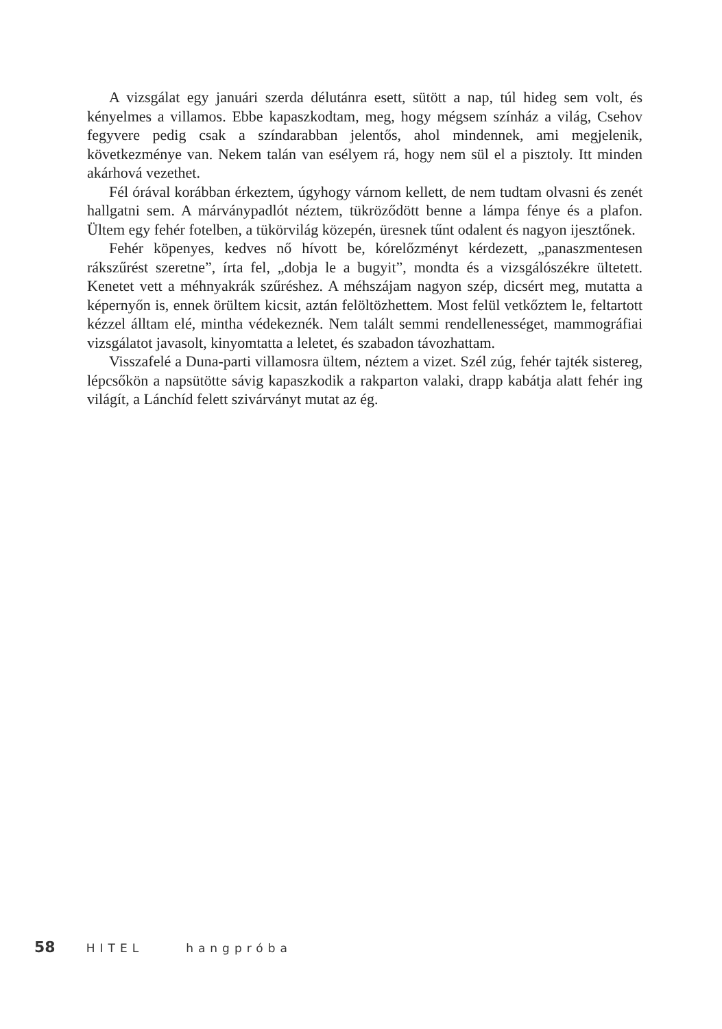A vizsgálat egy januári szerda délutánra esett, sütött a nap, túl hideg sem volt, és kényelmes a villamos. Ebbe kapaszkodtam, meg, hogy mégsem színház a világ, Csehov fegyvere pedig csak a színdarabban jelentős, ahol mindennek, ami megjelenik, következménye van. Nekem talán van esélyem rá, hogy nem sül el a pisztoly. Itt minden akárhová vezethet.
Fél órával korábban érkeztem, úgyhogy várnom kellett, de nem tudtam olvasni és zenét hallgatni sem. A márványpadlót néztem, tükröződött benne a lámpa fénye és a plafon. Ültem egy fehér fotelben, a tükörvilág közepén, üresnek tűnt odalent és nagyon ijesztőnek.
Fehér köpenyes, kedves nő hívott be, kórelőzményt kérdezett, „panaszmentesen rákszűrést szeretne”, írta fel, „dobja le a bugyit”, mondta és a vizsgálószékre ültetett. Kenetet vett a méhnyakrák szűréshez. A méhszájam nagyon szép, dicsért meg, mutatta a képernyőn is, ennek örültem kicsit, aztán felöltözhettem. Most felül vetkőztem le, feltartott kézzel álltam elé, mintha védekeznék. Nem talált semmi rendellenességet, mammográfiai vizsgálatot javasolt, kinyomtatta a leletet, és szabadon távozhattam.
Visszafelé a Duna-parti villamosra ültem, néztem a vizet. Szél zúg, fehér tajték sistereg, lépcsőkön a napsütötte sávig kapaszkodik a rakparton valaki, drapp kabátja alatt fehér ing világít, a Lánchíd felett szivárványt mutat az ég.
58 HITEL hangpróba